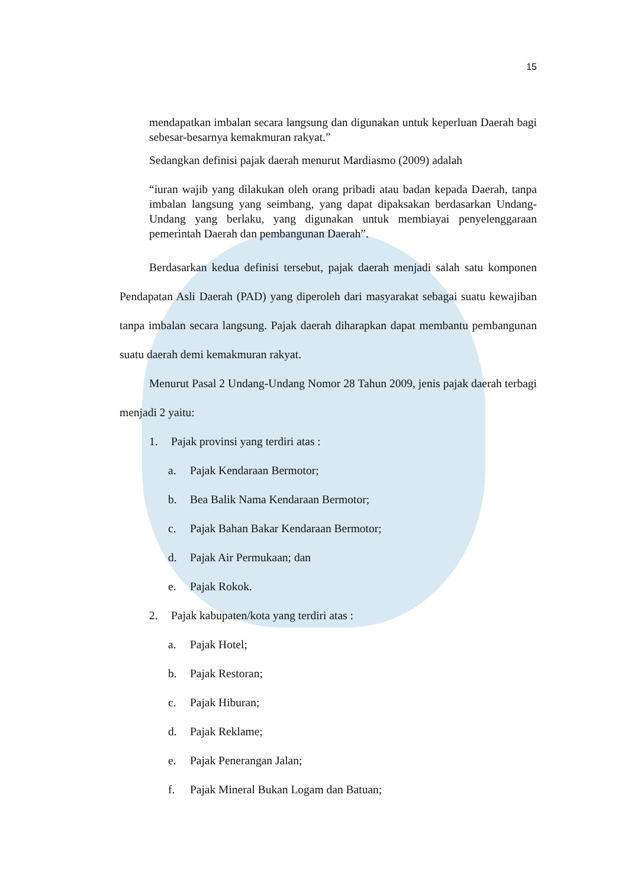15
mendapatkan imbalan secara langsung dan digunakan untuk keperluan Daerah bagi sebesar-besarnya kemakmuran rakyat.”
Sedangkan definisi pajak daerah menurut Mardiasmo (2009) adalah
“iuran wajib yang dilakukan oleh orang pribadi atau badan kepada Daerah, tanpa imbalan langsung yang seimbang, yang dapat dipaksakan berdasarkan Undang-Undang yang berlaku, yang digunakan untuk membiayai penyelenggaraan pemerintah Daerah dan pembangunan Daerah”.
Berdasarkan kedua definisi tersebut, pajak daerah menjadi salah satu komponen Pendapatan Asli Daerah (PAD) yang diperoleh dari masyarakat sebagai suatu kewajiban tanpa imbalan secara langsung. Pajak daerah diharapkan dapat membantu pembangunan suatu daerah demi kemakmuran rakyat.
Menurut Pasal 2 Undang-Undang Nomor 28 Tahun 2009, jenis pajak daerah terbagi menjadi 2 yaitu:
1. Pajak provinsi yang terdiri atas :
a. Pajak Kendaraan Bermotor;
b. Bea Balik Nama Kendaraan Bermotor;
c. Pajak Bahan Bakar Kendaraan Bermotor;
d. Pajak Air Permukaan; dan
e. Pajak Rokok.
2. Pajak kabupaten/kota yang terdiri atas :
a. Pajak Hotel;
b. Pajak Restoran;
c. Pajak Hiburan;
d. Pajak Reklame;
e. Pajak Penerangan Jalan;
f. Pajak Mineral Bukan Logam dan Batuan;